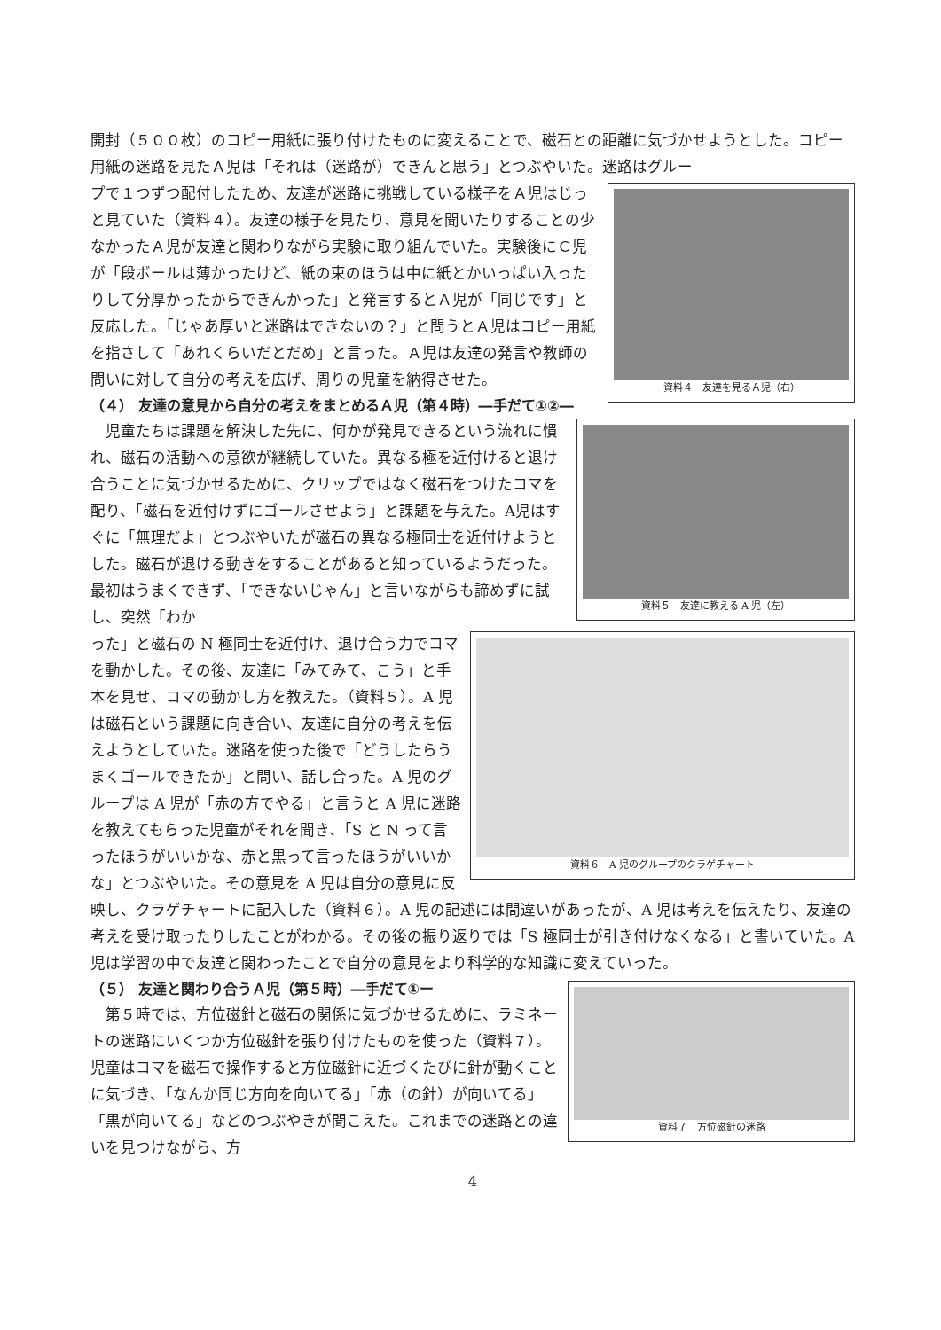開封（５００枚）のコピー用紙に張り付けたものに変えることで、磁石との距離に気づかせようとした。コピー用紙の迷路を見たＡ児は「それは（迷路が）できんと思う」とつぶやいた。迷路はグルー
資料４　友達を見るＡ児（右）
プで１つずつ配付したため、友達が迷路に挑戦している様子をＡ児はじっと見ていた（資料４）。友達の様子を見たり、意見を聞いたりすることの少なかったＡ児が友達と関わりながら実験に取り組んでいた。実験後にＣ児が「段ボールは薄かったけど、紙の束のほうは中に紙とかいっぱい入ったりして分厚かったからできんかった」と発言するとＡ児が「同じです」と反応した。「じゃあ厚いと迷路はできないの？」と問うとＡ児はコピー用紙を指さして「あれくらいだとだめ」と言った。Ａ児は友達の発言や教師の問いに対して自分の考えを広げ、周りの児童を納得させた。
（４） 友達の意見から自分の考えをまとめるＡ児（第４時）―手だて①②―
資料５　友達に教える A 児（左）
　児童たちは課題を解決した先に、何かが発見できるという流れに慣れ、磁石の活動への意欲が継続していた。異なる極を近付けると退け合うことに気づかせるために、クリップではなく磁石をつけたコマを配り、「磁石を近付けずにゴールさせよう」と課題を与えた。A児はすぐに「無理だよ」とつぶやいたが磁石の異なる極同士を近付けようとした。磁石が退ける動きをすることがあると知っているようだった。最初はうまくできず、「できないじゃん」と言いながらも諦めずに試し、突然「わか
資料６　A 児のグループのクラゲチャート
った」と磁石の N 極同士を近付け、退け合う力でコマを動かした。その後、友達に「みてみて、こう」と手本を見せ、コマの動かし方を教えた。（資料５）。A 児は磁石という課題に向き合い、友達に自分の考えを伝えようとしていた。迷路を使った後で「どうしたらうまくゴールできたか」と問い、話し合った。A 児のグループは A 児が「赤の方でやる」と言うと A 児に迷路を教えてもらった児童がそれを聞き、「S と N って言ったほうがいいかな、赤と黒って言ったほうがいいかな」とつぶやいた。その意見を A 児は自分の意見に反映し、クラゲチャートに記入した（資料６）。A 児の記述には間違いがあったが、A 児は考えを伝えたり、友達の考えを受け取ったりしたことがわかる。その後の振り返りでは「S 極同士が引き付けなくなる」と書いていた。A 児は学習の中で友達と関わったことで自分の意見をより科学的な知識に変えていった。
資料７　方位磁針の迷路
（５） 友達と関わり合うＡ児（第５時）―手だて①ー
　第５時では、方位磁針と磁石の関係に気づかせるために、ラミネートの迷路にいくつか方位磁針を張り付けたものを使った（資料７）。児童はコマを磁石で操作すると方位磁針に近づくたびに針が動くことに気づき、「なんか同じ方向を向いてる」「赤（の針）が向いてる」「黒が向いてる」などのつぶやきが聞こえた。これまでの迷路との違いを見つけながら、方
4